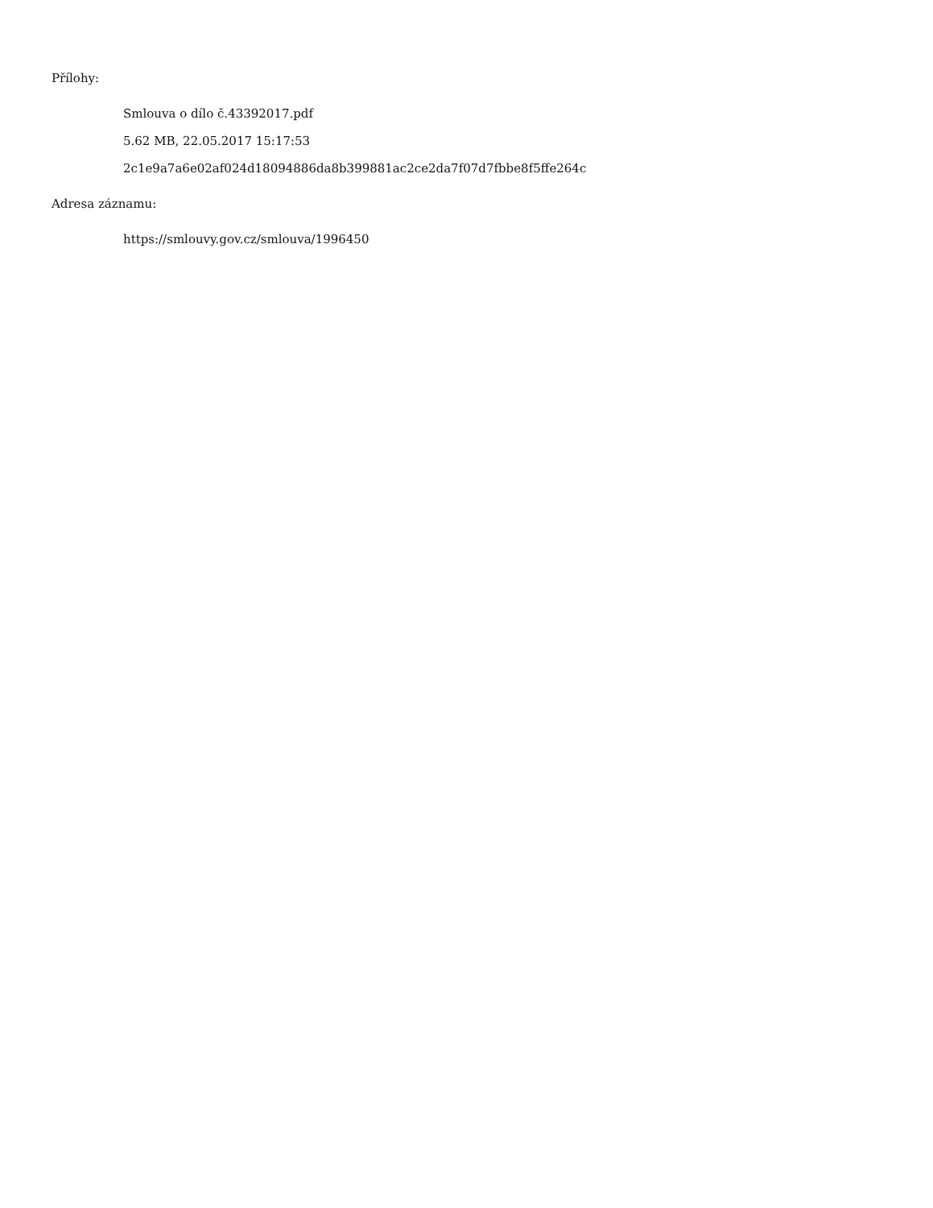Přílohy:
Smlouva o dílo č.43392017.pdf
5.62 MB, 22.05.2017 15:17:53
2c1e9a7a6e02af024d18094886da8b399881ac2ce2da7f07d7fbbe8f5ffe264c
Adresa záznamu:
https://smlouvy.gov.cz/smlouva/1996450